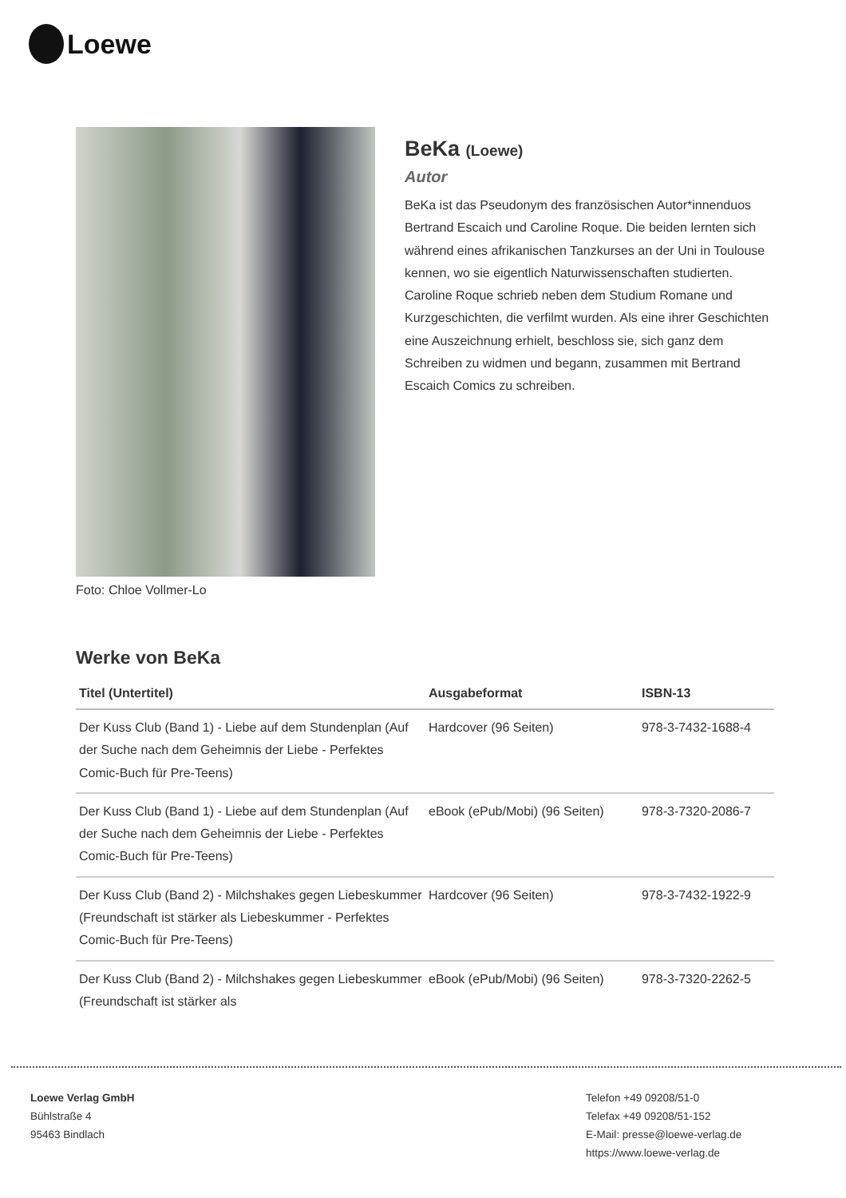Loewe
Foto: Chloe Vollmer-Lo
BeKa (Loewe)
Autor
BeKa ist das Pseudonym des französischen Autor*innenduos Bertrand Escaich und Caroline Roque. Die beiden lernten sich während eines afrikanischen Tanzkurses an der Uni in Toulouse kennen, wo sie eigentlich Naturwissenschaften studierten. Caroline Roque schrieb neben dem Studium Romane und Kurzgeschichten, die verfilmt wurden. Als eine ihrer Geschichten eine Auszeichnung erhielt, beschloss sie, sich ganz dem Schreiben zu widmen und begann, zusammen mit Bertrand Escaich Comics zu schreiben.
Werke von BeKa
| Titel (Untertitel) | Ausgabeformat | ISBN-13 |
| --- | --- | --- |
| Der Kuss Club (Band 1) - Liebe auf dem Stundenplan (Auf der Suche nach dem Geheimnis der Liebe - Perfektes Comic-Buch für Pre-Teens) | Hardcover (96 Seiten) | 978-3-7432-1688-4 |
| Der Kuss Club (Band 1) - Liebe auf dem Stundenplan (Auf der Suche nach dem Geheimnis der Liebe - Perfektes Comic-Buch für Pre-Teens) | eBook (ePub/Mobi) (96 Seiten) | 978-3-7320-2086-7 |
| Der Kuss Club (Band 2) - Milchshakes gegen Liebeskummer (Freundschaft ist stärker als Liebeskummer - Perfektes Comic-Buch für Pre-Teens) | Hardcover (96 Seiten) | 978-3-7432-1922-9 |
| Der Kuss Club (Band 2) - Milchshakes gegen Liebeskummer (Freundschaft ist stärker als | eBook (ePub/Mobi) (96 Seiten) | 978-3-7320-2262-5 |
Loewe Verlag GmbH
Bühlstraße 4
95463 Bindlach
Telefon +49 09208/51-0
Telefax +49 09208/51-152
E-Mail: presse@loewe-verlag.de
https://www.loewe-verlag.de